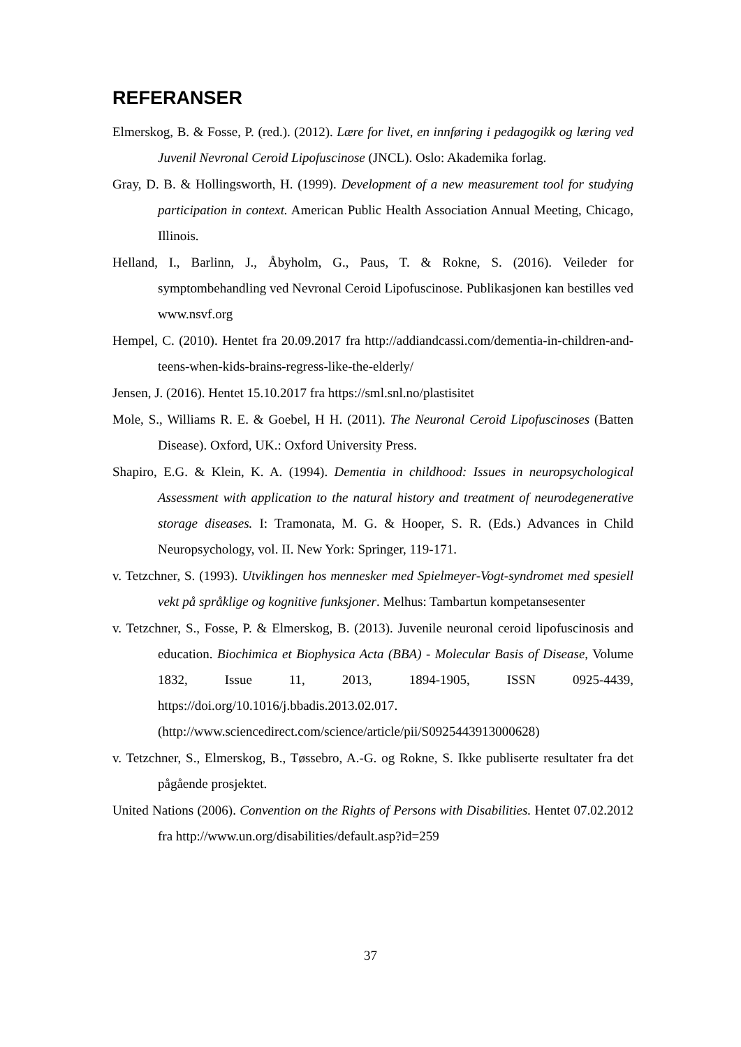REFERANSER
Elmerskog, B. & Fosse, P. (red.). (2012). Lære for livet, en innføring i pedagogikk og læring ved Juvenil Nevronal Ceroid Lipofuscinose (JNCL). Oslo: Akademika forlag.
Gray, D. B. & Hollingsworth, H. (1999). Development of a new measurement tool for studying participation in context. American Public Health Association Annual Meeting, Chicago, Illinois.
Helland, I., Barlinn, J., Åbyholm, G., Paus, T. & Rokne, S. (2016). Veileder for symptombehandling ved Nevronal Ceroid Lipofuscinose. Publikasjonen kan bestilles ved www.nsvf.org
Hempel, C. (2010). Hentet fra 20.09.2017 fra http://addiandcassi.com/dementia-in-children-and-teens-when-kids-brains-regress-like-the-elderly/
Jensen, J. (2016). Hentet 15.10.2017 fra https://sml.snl.no/plastisitet
Mole, S., Williams R. E. & Goebel, H H. (2011). The Neuronal Ceroid Lipofuscinoses (Batten Disease). Oxford, UK.: Oxford University Press.
Shapiro, E.G. & Klein, K. A. (1994). Dementia in childhood: Issues in neuropsychological Assessment with application to the natural history and treatment of neurodegenerative storage diseases. I: Tramonata, M. G. & Hooper, S. R. (Eds.) Advances in Child Neuropsychology, vol. II. New York: Springer, 119-171.
v. Tetzchner, S. (1993). Utviklingen hos mennesker med Spielmeyer-Vogt-syndromet med spesiell vekt på språklige og kognitive funksjoner. Melhus: Tambartun kompetansesenter
v. Tetzchner, S., Fosse, P. & Elmerskog, B. (2013). Juvenile neuronal ceroid lipofuscinosis and education. Biochimica et Biophysica Acta (BBA) - Molecular Basis of Disease, Volume 1832, Issue 11, 2013, 1894-1905, ISSN 0925-4439, https://doi.org/10.1016/j.bbadis.2013.02.017.
(http://www.sciencedirect.com/science/article/pii/S0925443913000628)
v. Tetzchner, S., Elmerskog, B., Tøssebro, A.-G. og Rokne, S. Ikke publiserte resultater fra det pågående prosjektet.
United Nations (2006). Convention on the Rights of Persons with Disabilities. Hentet 07.02.2012 fra http://www.un.org/disabilities/default.asp?id=259
37